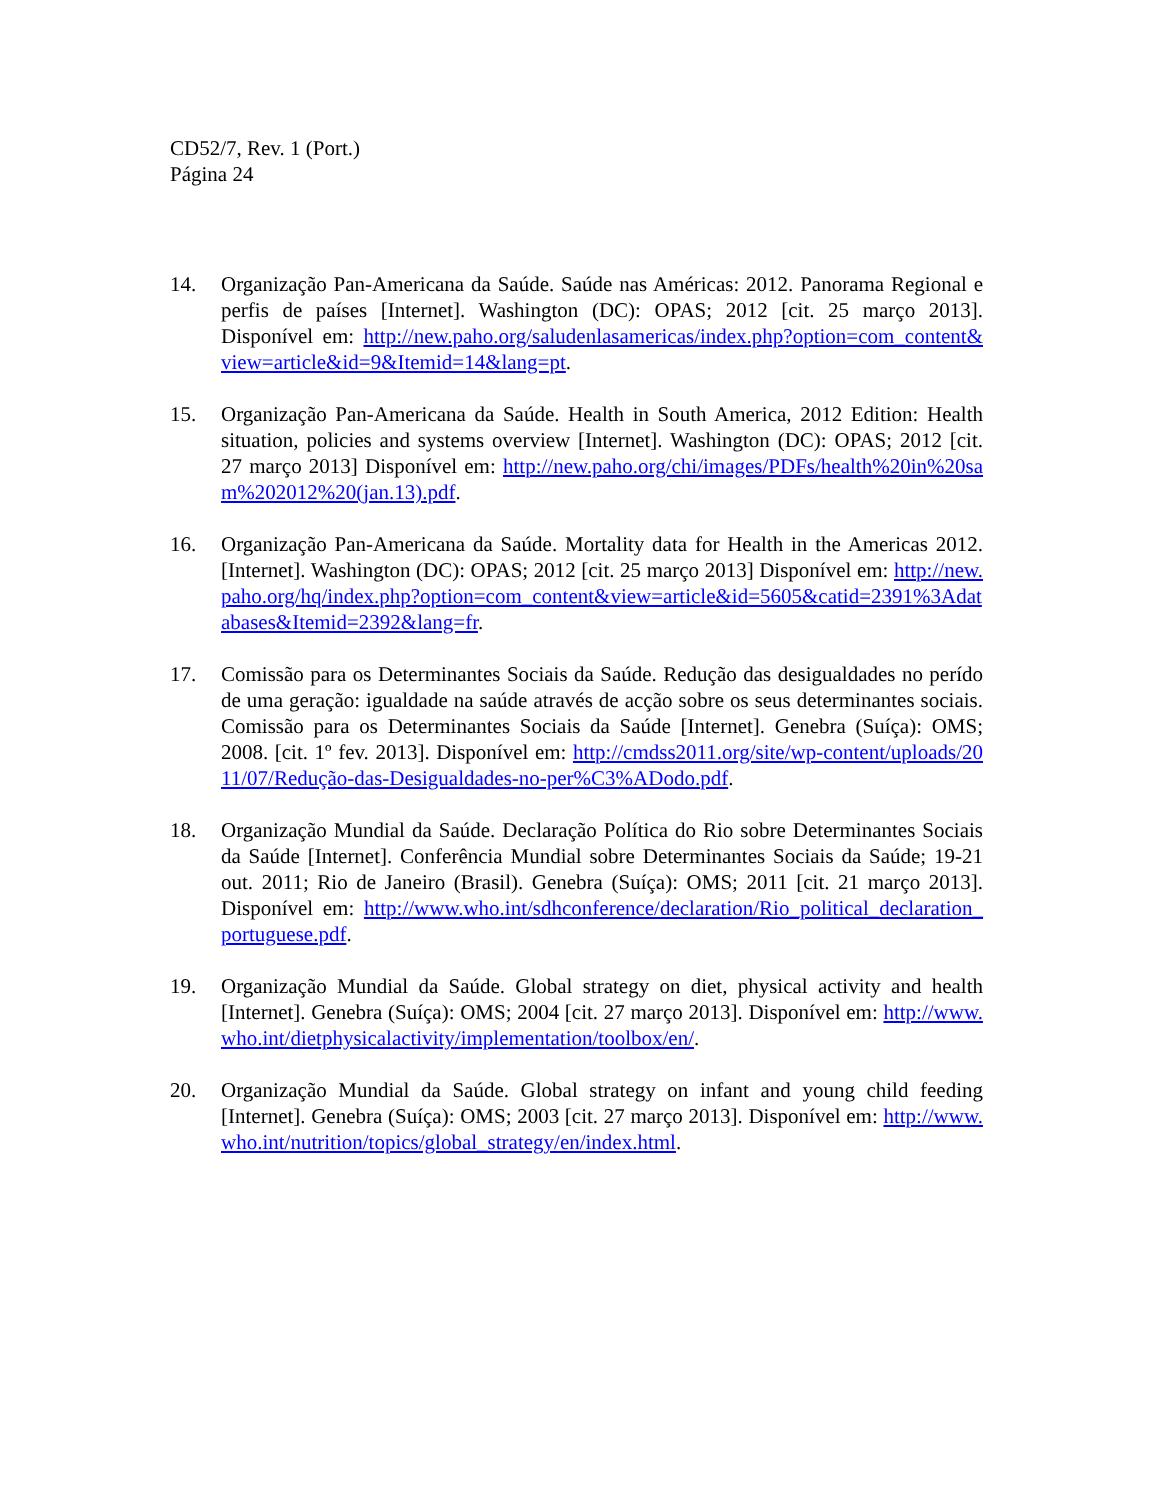CD52/7, Rev. 1 (Port.)
Página 24
14. Organização Pan-Americana da Saúde. Saúde nas Américas: 2012. Panorama Regional e perfis de países [Internet]. Washington (DC): OPAS; 2012 [cit. 25 março 2013]. Disponível em: http://new.paho.org/saludenlasamericas/index.php?option=com_content&view=article&id=9&Itemid=14&lang=pt.
15. Organização Pan-Americana da Saúde. Health in South America, 2012 Edition: Health situation, policies and systems overview [Internet]. Washington (DC): OPAS; 2012 [cit. 27 março 2013] Disponível em: http://new.paho.org/chi/images/PDFs/health%20in%20sam%202012%20(jan.13).pdf.
16. Organização Pan-Americana da Saúde. Mortality data for Health in the Americas 2012. [Internet]. Washington (DC): OPAS; 2012 [cit. 25 março 2013] Disponível em: http://new.paho.org/hq/index.php?option=com_content&view=article&id=5605&catid=2391%3Adatabases&Itemid=2392&lang=fr.
17. Comissão para os Determinantes Sociais da Saúde. Redução das desigualdades no perído de uma geração: igualdade na saúde através de acção sobre os seus determinantes sociais. Comissão para os Determinantes Sociais da Saúde [Internet]. Genebra (Suíça): OMS; 2008. [cit. 1º fev. 2013]. Disponível em: http://cmdss2011.org/site/wp-content/uploads/2011/07/Redução-das-Desigualdades-no-per%C3%ADodo.pdf.
18. Organização Mundial da Saúde. Declaração Política do Rio sobre Determinantes Sociais da Saúde [Internet]. Conferência Mundial sobre Determinantes Sociais da Saúde; 19-21 out. 2011; Rio de Janeiro (Brasil). Genebra (Suíça): OMS; 2011 [cit. 21 março 2013]. Disponível em: http://www.who.int/sdhconference/declaration/Rio_political_declaration_portuguese.pdf.
19. Organização Mundial da Saúde. Global strategy on diet, physical activity and health [Internet]. Genebra (Suíça): OMS; 2004 [cit. 27 março 2013]. Disponível em: http://www.who.int/dietphysicalactivity/implementation/toolbox/en/.
20. Organização Mundial da Saúde. Global strategy on infant and young child feeding [Internet]. Genebra (Suíça): OMS; 2003 [cit. 27 março 2013]. Disponível em: http://www.who.int/nutrition/topics/global_strategy/en/index.html.